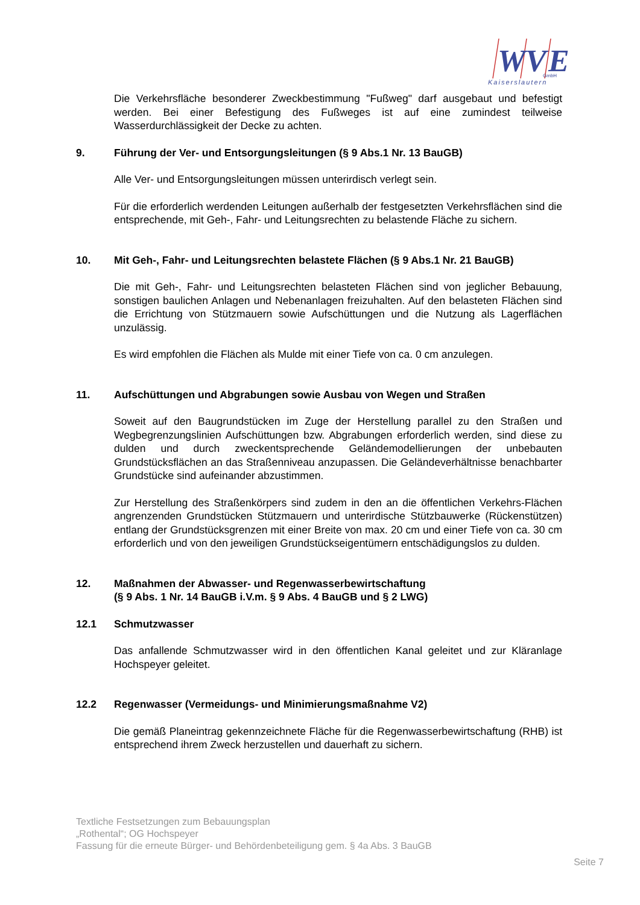W
V
E
GmbH
Kaiserslautern
Die Verkehrsfläche besonderer Zweckbestimmung "Fußweg" darf ausgebaut und befestigt werden. Bei einer Befestigung des Fußweges ist auf eine zumindest teilweise Wasserdurchlässigkeit der Decke zu achten.
9. Führung der Ver- und Entsorgungsleitungen (§ 9 Abs.1 Nr. 13 BauGB)
Alle Ver- und Entsorgungsleitungen müssen unterirdisch verlegt sein.
Für die erforderlich werdenden Leitungen außerhalb der festgesetzten Verkehrsflächen sind die entsprechende, mit Geh-, Fahr- und Leitungsrechten zu belastende Fläche zu sichern.
10. Mit Geh-, Fahr- und Leitungsrechten belastete Flächen (§ 9 Abs.1 Nr. 21 BauGB)
Die mit Geh-, Fahr- und Leitungsrechten belasteten Flächen sind von jeglicher Bebauung, sonstigen baulichen Anlagen und Nebenanlagen freizuhalten. Auf den belasteten Flächen sind die Errichtung von Stützmauern sowie Aufschüttungen und die Nutzung als Lagerflächen unzulässig.
Es wird empfohlen die Flächen als Mulde mit einer Tiefe von ca. 0 cm anzulegen.
11. Aufschüttungen und Abgrabungen sowie Ausbau von Wegen und Straßen
Soweit auf den Baugrundstücken im Zuge der Herstellung parallel zu den Straßen und Wegbegrenzungslinien Aufschüttungen bzw. Abgrabungen erforderlich werden, sind diese zu dulden und durch zweckentsprechende Geländemodellierungen der unbebauten Grundstücksflächen an das Straßenniveau anzupassen. Die Geländeverhältnisse benachbarter Grundstücke sind aufeinander abzustimmen.
Zur Herstellung des Straßenkörpers sind zudem in den an die öffentlichen Verkehrs-Flächen angrenzenden Grundstücken Stützmauern und unterirdische Stützbauwerke (Rückenstützen) entlang der Grundstücksgrenzen mit einer Breite von max. 20 cm und einer Tiefe von ca. 30 cm erforderlich und von den jeweiligen Grundstückseigentümern entschädigungslos zu dulden.
12. Maßnahmen der Abwasser- und Regenwasserbewirtschaftung
(§ 9 Abs. 1 Nr. 14 BauGB i.V.m. § 9 Abs. 4 BauGB und § 2 LWG)
12.1 Schmutzwasser
Das anfallende Schmutzwasser wird in den öffentlichen Kanal geleitet und zur Kläranlage Hochspeyer geleitet.
12.2 Regenwasser (Vermeidungs- und Minimierungsmaßnahme V2)
Die gemäß Planeintrag gekennzeichnete Fläche für die Regenwasserbewirtschaftung (RHB) ist entsprechend ihrem Zweck herzustellen und dauerhaft zu sichern.
Textliche Festsetzungen zum Bebauungsplan
„Rothental“; OG Hochspeyer
Fassung für die erneute Bürger- und Behördenbeteiligung gem. § 4a Abs. 3 BauGB
Seite 7